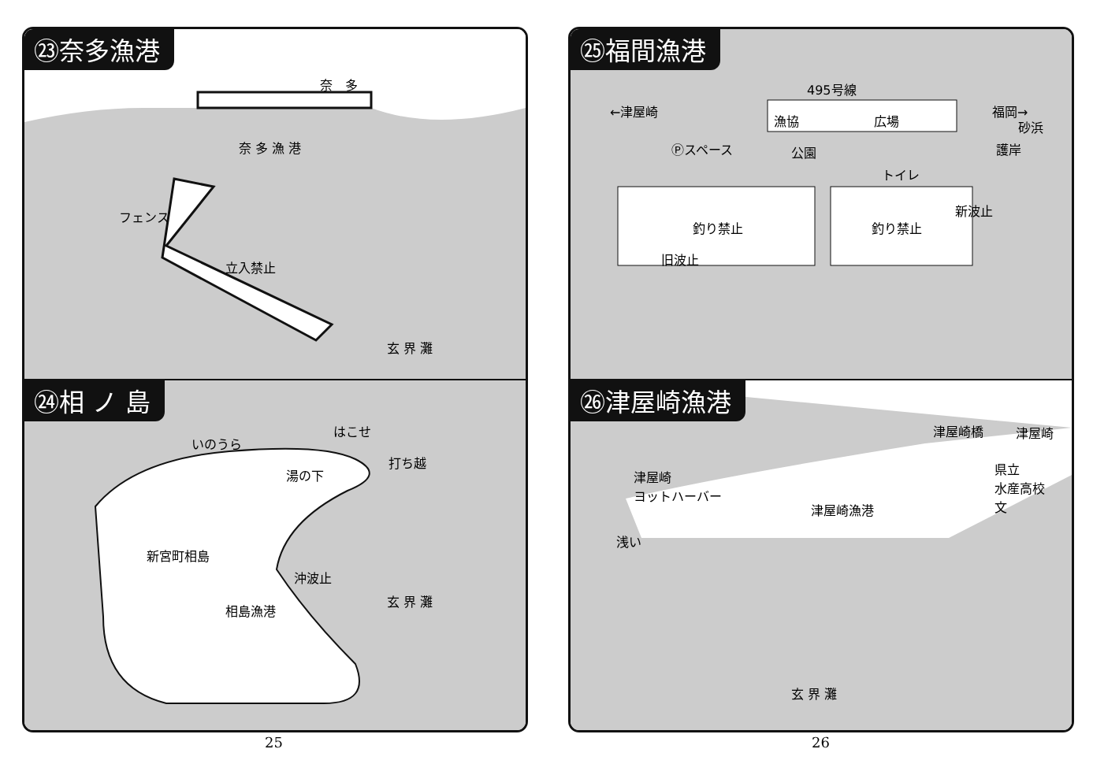㉓奈多漁港
奈　多
奈 多 漁 港
フェンス
立入禁止
玄 界 灘
㉔相 ノ 島
いのうら
はこせ
打ち越
湯の下
新宮町相島
沖波止
相島漁港
玄 界 灘
㉕福間漁港
495号線
←津屋崎 福岡→
漁協 広場 砂浜
Ⓟスペース 公園
トイレ
護岸
釣り禁止 釣り禁止
新波止
旧波止
㉖津屋崎漁港
津屋崎橋 津屋崎
津屋崎
ヨットハーバー
県立
水産高校
文
津屋崎漁港
浅い
玄 界 灘
25 26